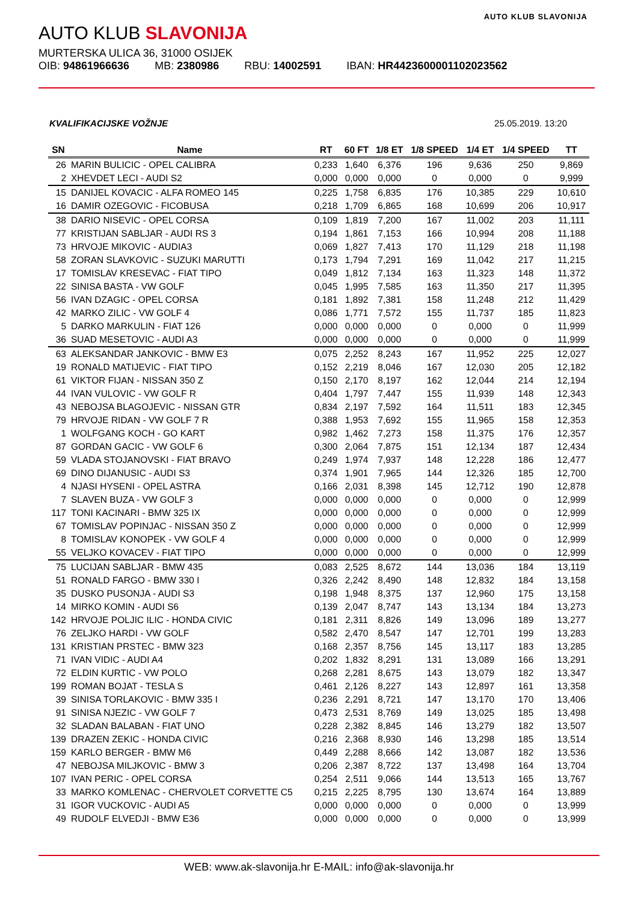AUTO KLUB SLAVONIJA
MURTERSKA ULICA 36, 31000 OSIJEK
OIB: 94861966636 MB: 2380986 RBU: 14002591 IBAN: HR4423600001102023562
AUTO KLUB SLAVONIJA
KVALIFIKACIJSKE VOŽNJE 25.05.2019. 13:20
| SN | Name | RT | 60 FT | 1/8 ET | 1/8 SPEED | 1/4 ET | 1/4 SPEED | TT |
| --- | --- | --- | --- | --- | --- | --- | --- | --- |
| 26 | MARIN BULICIC - OPEL CALIBRA | 0,233 | 1,640 | 6,376 | 196 | 9,636 | 250 | 9,869 |
| 2 | XHEVDET LECI - AUDI S2 | 0,000 | 0,000 | 0,000 | 0 | 0,000 | 0 | 9,999 |
| 15 | DANIJEL KOVACIC - ALFA ROMEO 145 | 0,225 | 1,758 | 6,835 | 176 | 10,385 | 229 | 10,610 |
| 16 | DAMIR OZEGOVIC - FICOBUSA | 0,218 | 1,709 | 6,865 | 168 | 10,699 | 206 | 10,917 |
| 38 | DARIO NISEVIC - OPEL CORSA | 0,109 | 1,819 | 7,200 | 167 | 11,002 | 203 | 11,111 |
| 77 | KRISTIJAN SABLJAR - AUDI RS 3 | 0,194 | 1,861 | 7,153 | 166 | 10,994 | 208 | 11,188 |
| 73 | HRVOJE MIKOVIC - AUDIA3 | 0,069 | 1,827 | 7,413 | 170 | 11,129 | 218 | 11,198 |
| 58 | ZORAN SLAVKOVIC - SUZUKI MARUTTI | 0,173 | 1,794 | 7,291 | 169 | 11,042 | 217 | 11,215 |
| 17 | TOMISLAV KRESEVAC - FIAT TIPO | 0,049 | 1,812 | 7,134 | 163 | 11,323 | 148 | 11,372 |
| 22 | SINISA BASTA - VW GOLF | 0,045 | 1,995 | 7,585 | 163 | 11,350 | 217 | 11,395 |
| 56 | IVAN DZAGIC - OPEL CORSA | 0,181 | 1,892 | 7,381 | 158 | 11,248 | 212 | 11,429 |
| 42 | MARKO ZILIC - VW GOLF 4 | 0,086 | 1,771 | 7,572 | 155 | 11,737 | 185 | 11,823 |
| 5 | DARKO MARKULIN - FIAT 126 | 0,000 | 0,000 | 0,000 | 0 | 0,000 | 0 | 11,999 |
| 36 | SUAD MESETOVIC - AUDI A3 | 0,000 | 0,000 | 0,000 | 0 | 0,000 | 0 | 11,999 |
| 63 | ALEKSANDAR JANKOVIC - BMW E3 | 0,075 | 2,252 | 8,243 | 167 | 11,952 | 225 | 12,027 |
| 19 | RONALD MATIJEVIC - FIAT TIPO | 0,152 | 2,219 | 8,046 | 167 | 12,030 | 205 | 12,182 |
| 61 | VIKTOR FIJAN - NISSAN 350 Z | 0,150 | 2,170 | 8,197 | 162 | 12,044 | 214 | 12,194 |
| 44 | IVAN VULOVIC - VW GOLF R | 0,404 | 1,797 | 7,447 | 155 | 11,939 | 148 | 12,343 |
| 43 | NEBOJSA BLAGOJEVIC - NISSAN GTR | 0,834 | 2,197 | 7,592 | 164 | 11,511 | 183 | 12,345 |
| 79 | HRVOJE RIDAN - VW GOLF 7 R | 0,388 | 1,953 | 7,692 | 155 | 11,965 | 158 | 12,353 |
| 1 | WOLFGANG KOCH - GO KART | 0,982 | 1,462 | 7,273 | 158 | 11,375 | 176 | 12,357 |
| 87 | GORDAN GACIC - VW GOLF 6 | 0,300 | 2,064 | 7,875 | 151 | 12,134 | 187 | 12,434 |
| 59 | VLADA STOJANOVSKI - FIAT BRAVO | 0,249 | 1,974 | 7,937 | 148 | 12,228 | 186 | 12,477 |
| 69 | DINO DIJANUSIC - AUDI S3 | 0,374 | 1,901 | 7,965 | 144 | 12,326 | 185 | 12,700 |
| 4 | NJASI HYSENI - OPEL ASTRA | 0,166 | 2,031 | 8,398 | 145 | 12,712 | 190 | 12,878 |
| 7 | SLAVEN BUZA - VW GOLF 3 | 0,000 | 0,000 | 0,000 | 0 | 0,000 | 0 | 12,999 |
| 117 | TONI KACINARI - BMW 325 IX | 0,000 | 0,000 | 0,000 | 0 | 0,000 | 0 | 12,999 |
| 67 | TOMISLAV POPINJAC - NISSAN 350 Z | 0,000 | 0,000 | 0,000 | 0 | 0,000 | 0 | 12,999 |
| 8 | TOMISLAV KONOPEK - VW GOLF 4 | 0,000 | 0,000 | 0,000 | 0 | 0,000 | 0 | 12,999 |
| 55 | VELJKO KOVACEV - FIAT TIPO | 0,000 | 0,000 | 0,000 | 0 | 0,000 | 0 | 12,999 |
| 75 | LUCIJAN SABLJAR - BMW 435 | 0,083 | 2,525 | 8,672 | 144 | 13,036 | 184 | 13,119 |
| 51 | RONALD FARGO - BMW 330 I | 0,326 | 2,242 | 8,490 | 148 | 12,832 | 184 | 13,158 |
| 35 | DUSKO PUSONJA - AUDI S3 | 0,198 | 1,948 | 8,375 | 137 | 12,960 | 175 | 13,158 |
| 14 | MIRKO KOMIN - AUDI S6 | 0,139 | 2,047 | 8,747 | 143 | 13,134 | 184 | 13,273 |
| 142 | HRVOJE POLJIC ILIC - HONDA CIVIC | 0,181 | 2,311 | 8,826 | 149 | 13,096 | 189 | 13,277 |
| 76 | ZELJKO HARDI - VW GOLF | 0,582 | 2,470 | 8,547 | 147 | 12,701 | 199 | 13,283 |
| 131 | KRISTIAN PRSTEC - BMW 323 | 0,168 | 2,357 | 8,756 | 145 | 13,117 | 183 | 13,285 |
| 71 | IVAN VIDIC - AUDI A4 | 0,202 | 1,832 | 8,291 | 131 | 13,089 | 166 | 13,291 |
| 72 | ELDIN KURTIC - VW POLO | 0,268 | 2,281 | 8,675 | 143 | 13,079 | 182 | 13,347 |
| 199 | ROMAN BOJAT - TESLA S | 0,461 | 2,126 | 8,227 | 143 | 12,897 | 161 | 13,358 |
| 39 | SINISA TORLAKOVIC - BMW 335 I | 0,236 | 2,291 | 8,721 | 147 | 13,170 | 170 | 13,406 |
| 91 | SINISA NJEZIC - VW GOLF 7 | 0,473 | 2,531 | 8,769 | 149 | 13,025 | 185 | 13,498 |
| 32 | SLADAN BALABAN - FIAT UNO | 0,228 | 2,382 | 8,845 | 146 | 13,279 | 182 | 13,507 |
| 139 | DRAZEN ZEKIC - HONDA CIVIC | 0,216 | 2,368 | 8,930 | 146 | 13,298 | 185 | 13,514 |
| 159 | KARLO BERGER - BMW M6 | 0,449 | 2,288 | 8,666 | 142 | 13,087 | 182 | 13,536 |
| 47 | NEBOJSA MILJKOVIC - BMW 3 | 0,206 | 2,387 | 8,722 | 137 | 13,498 | 164 | 13,704 |
| 107 | IVAN PERIC - OPEL CORSA | 0,254 | 2,511 | 9,066 | 144 | 13,513 | 165 | 13,767 |
| 33 | MARKO KOMLENAC - CHERVOLET CORVETTE C5 | 0,215 | 2,225 | 8,795 | 130 | 13,674 | 164 | 13,889 |
| 31 | IGOR VUCKOVIC - AUDI A5 | 0,000 | 0,000 | 0,000 | 0 | 0,000 | 0 | 13,999 |
| 49 | RUDOLF ELVEDJI - BMW E36 | 0,000 | 0,000 | 0,000 | 0 | 0,000 | 0 | 13,999 |
WEB: www.ak-slavonija.hr E-MAIL: info@ak-slavonija.hr